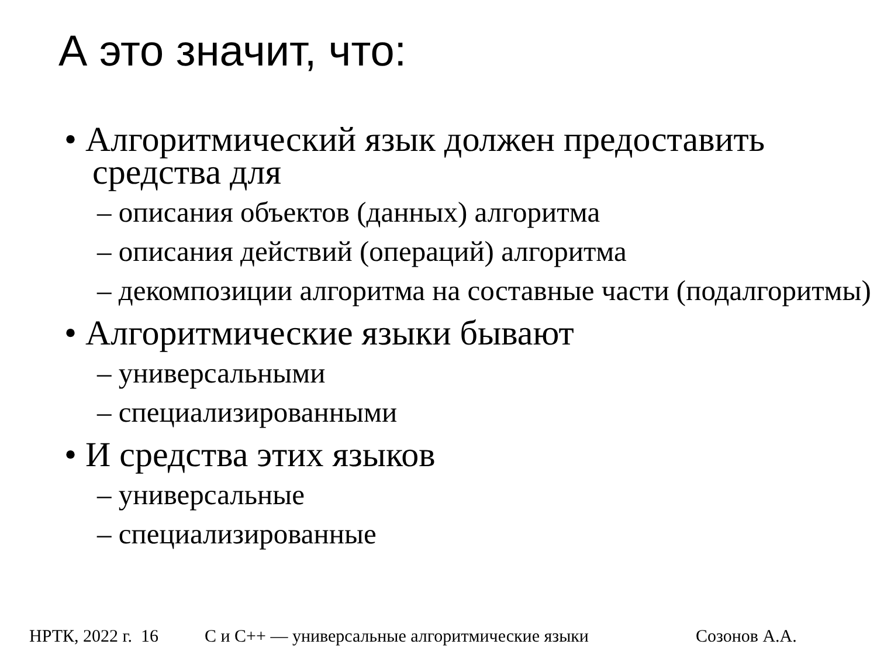А это значит, что:
• Алгоритмический язык должен предоставить средства для
– описания объектов (данных) алгоритма
– описания действий (операций) алгоритма
– декомпозиции алгоритма на составные части (подалгоритмы)
• Алгоритмические языки бывают
– универсальными
– специализированными
• И средства этих языков
– универсальные
– специализированные
НРТК, 2022 г. 16 С и С++ — универсальные алгоритмические языки Созонов А.А.